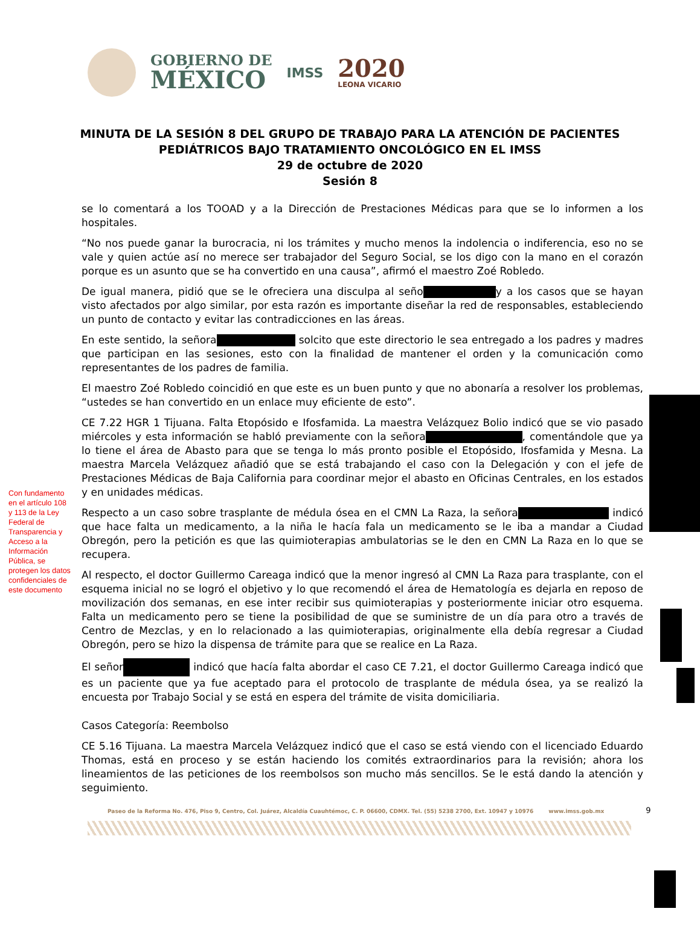GOBIERNO DE
MÉXICO
IMSS
2020
LEONA VICARIO
MINUTA DE LA SESIÓN 8 DEL GRUPO DE TRABAJO PARA LA ATENCIÓN DE PACIENTES
PEDIÁTRICOS BAJO TRATAMIENTO ONCOLÓGICO EN EL IMSS
29 de octubre de 2020
Sesión 8
se lo comentará a los TOOAD y a la Dirección de Prestaciones Médicas para que se lo informen a los hospitales.
“No nos puede ganar la burocracia, ni los trámites y mucho menos la indolencia o indiferencia, eso no se vale y quien actúe así no merece ser trabajador del Seguro Social, se los digo con la mano en el corazón porque es un asunto que se ha convertido en una causa”, afirmó el maestro Zoé Robledo.
De igual manera, pidió que se le ofreciera una disculpa al seño y a los casos que se hayan visto afectados por algo similar, por esta razón es importante diseñar la red de responsables, estableciendo un punto de contacto y evitar las contradicciones en las áreas.
En este sentido, la señora solcito que este directorio le sea entregado a los padres y madres que participan en las sesiones, esto con la finalidad de mantener el orden y la comunicación como representantes de los padres de familia.
El maestro Zoé Robledo coincidió en que este es un buen punto y que no abonaría a resolver los problemas, “ustedes se han convertido en un enlace muy eficiente de esto”.
CE 7.22 HGR 1 Tijuana. Falta Etopósido e Ifosfamida. La maestra Velázquez Bolio indicó que se vio pasado miércoles y esta información se habló previamente con la señora , comentándole que ya lo tiene el área de Abasto para que se tenga lo más pronto posible el Etopósido, Ifosfamida y Mesna. La maestra Marcela Velázquez añadió que se está trabajando el caso con la Delegación y con el jefe de Prestaciones Médicas de Baja California para coordinar mejor el abasto en Oficinas Centrales, en los estados y en unidades médicas.
Respecto a un caso sobre trasplante de médula ósea en el CMN La Raza, la señora indicó que hace falta un medicamento, a la niña le hacía fala un medicamento se le iba a mandar a Ciudad Obregón, pero la petición es que las quimioterapias ambulatorias se le den en CMN La Raza en lo que se recupera.
Al respecto, el doctor Guillermo Careaga indicó que la menor ingresó al CMN La Raza para trasplante, con el esquema inicial no se logró el objetivo y lo que recomendó el área de Hematología es dejarla en reposo de movilización dos semanas, en ese inter recibir sus quimioterapias y posteriormente iniciar otro esquema. Falta un medicamento pero se tiene la posibilidad de que se suministre de un día para otro a través de Centro de Mezclas, y en lo relacionado a las quimioterapias, originalmente ella debía regresar a Ciudad Obregón, pero se hizo la dispensa de trámite para que se realice en La Raza.
El señor indicó que hacía falta abordar el caso CE 7.21, el doctor Guillermo Careaga indicó que es un paciente que ya fue aceptado para el protocolo de trasplante de médula ósea, ya se realizó la encuesta por Trabajo Social y se está en espera del trámite de visita domiciliaria.
Casos Categoría: Reembolso
CE 5.16 Tijuana. La maestra Marcela Velázquez indicó que el caso se está viendo con el licenciado Eduardo Thomas, está en proceso y se están haciendo los comités extraordinarios para la revisión; ahora los lineamientos de las peticiones de los reembolsos son mucho más sencillos. Se le está dando la atención y seguimiento.
Con fundamento en el artículo 108 y 113 de la Ley Federal de Transparencia y Acceso a la Información Pública, se protegen los datos confidenciales de este documento
Paseo de la Reforma No. 476, Piso 9, Centro, Col. Juárez, Alcaldía Cuauhtémoc, C. P. 06600, CDMX. Tel. (55) 5238 2700, Ext. 10947 y 10976 www.imss.gob.mx 9